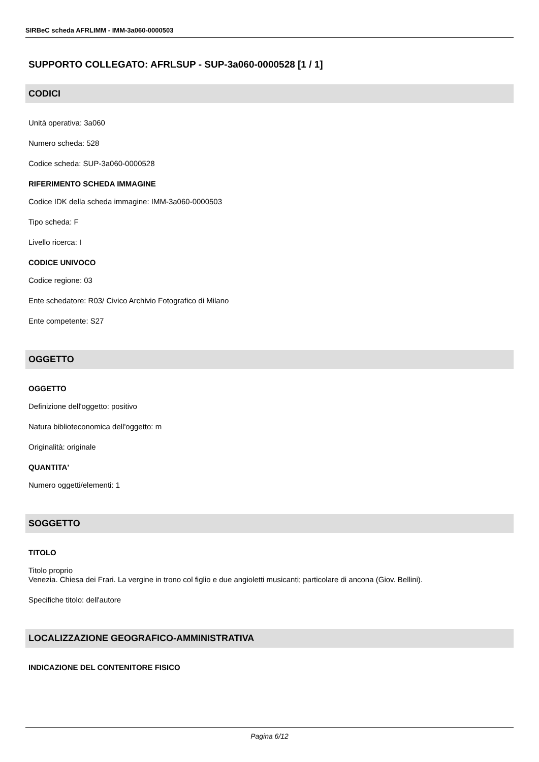SIRBeC scheda AFRLIMM - IMM-3a060-0000503
SUPPORTO COLLEGATO: AFRLSUP - SUP-3a060-0000528 [1 / 1]
CODICI
Unità operativa: 3a060
Numero scheda: 528
Codice scheda: SUP-3a060-0000528
RIFERIMENTO SCHEDA IMMAGINE
Codice IDK della scheda immagine: IMM-3a060-0000503
Tipo scheda: F
Livello ricerca: I
CODICE UNIVOCO
Codice regione: 03
Ente schedatore: R03/ Civico Archivio Fotografico di Milano
Ente competente: S27
OGGETTO
OGGETTO
Definizione dell'oggetto: positivo
Natura biblioteconomica dell'oggetto: m
Originalità: originale
QUANTITA'
Numero oggetti/elementi: 1
SOGGETTO
TITOLO
Titolo proprio
Venezia. Chiesa dei Frari. La vergine in trono col figlio e due angioletti musicanti; particolare di ancona (Giov. Bellini).
Specifiche titolo: dell'autore
LOCALIZZAZIONE GEOGRAFICO-AMMINISTRATIVA
INDICAZIONE DEL CONTENITORE FISICO
Pagina 6/12